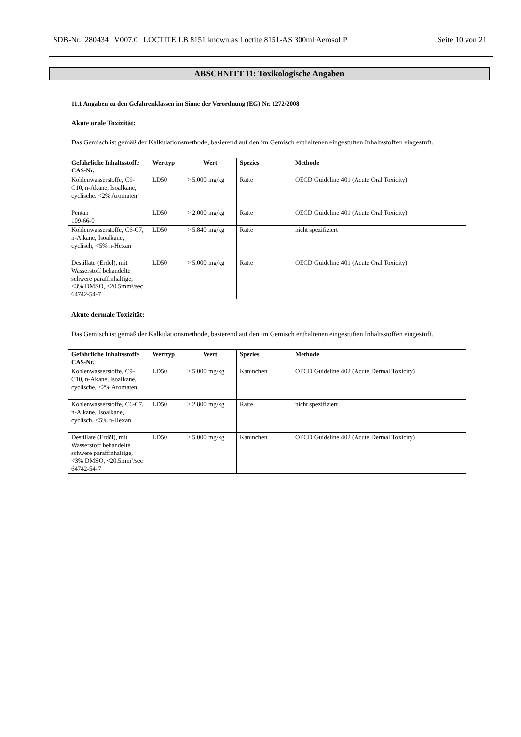SDB-Nr.: 280434 V007.0 LOCTITE LB 8151 known as Loctite 8151-AS 300ml Aerosol P Seite 10 von 21
ABSCHNITT 11: Toxikologische Angaben
11.1 Angaben zu den Gefahrenklassen im Sinne der Verordnung (EG) Nr. 1272/2008
Akute orale Toxizität:
Das Gemisch ist gemäß der Kalkulationsmethode, basierend auf den im Gemisch enthaltenen eingestuften Inhaltsstoffen eingestuft.
| Gefährliche Inhaltsstoffe CAS-Nr. | Werttyp | Wert | Spezies | Methode |
| --- | --- | --- | --- | --- |
| Kohlenwasserstoffe, C9-C10, n-Akane, Isoalkane, cyclische, <2% Aromaten | LD50 | > 5.000 mg/kg | Ratte | OECD Guideline 401 (Acute Oral Toxicity) |
| Pentan 109-66-0 | LD50 | > 2.000 mg/kg | Ratte | OECD Guideline 401 (Acute Oral Toxicity) |
| Kohlenwasserstoffe, C6-C7, n-Alkane, Isoalkane, cyclisch, <5% n-Hexan | LD50 | > 5.840 mg/kg | Ratte | nicht spezifiziert |
| Destillate (Erdöl), mit Wasserstoff behandelte schwere paraffinhaltige, <3% DMSO, <20.5mm²/sec 64742-54-7 | LD50 | > 5.000 mg/kg | Ratte | OECD Guideline 401 (Acute Oral Toxicity) |
Akute dermale Toxizität:
Das Gemisch ist gemäß der Kalkulationsmethode, basierend auf den im Gemisch enthaltenen eingestuften Inhaltsstoffen eingestuft.
| Gefährliche Inhaltsstoffe CAS-Nr. | Werttyp | Wert | Spezies | Methode |
| --- | --- | --- | --- | --- |
| Kohlenwasserstoffe, C9-C10, n-Akane, Isoalkane, cyclische, <2% Aromaten | LD50 | > 5.000 mg/kg | Kaninchen | OECD Guideline 402 (Acute Dermal Toxicity) |
| Kohlenwasserstoffe, C6-C7, n-Alkane, Isoalkane, cyclisch, <5% n-Hexan | LD50 | > 2.800 mg/kg | Ratte | nicht spezifiziert |
| Destillate (Erdöl), mit Wasserstoff behandelte schwere paraffinhaltige, <3% DMSO, <20.5mm²/sec 64742-54-7 | LD50 | > 5.000 mg/kg | Kaninchen | OECD Guideline 402 (Acute Dermal Toxicity) |